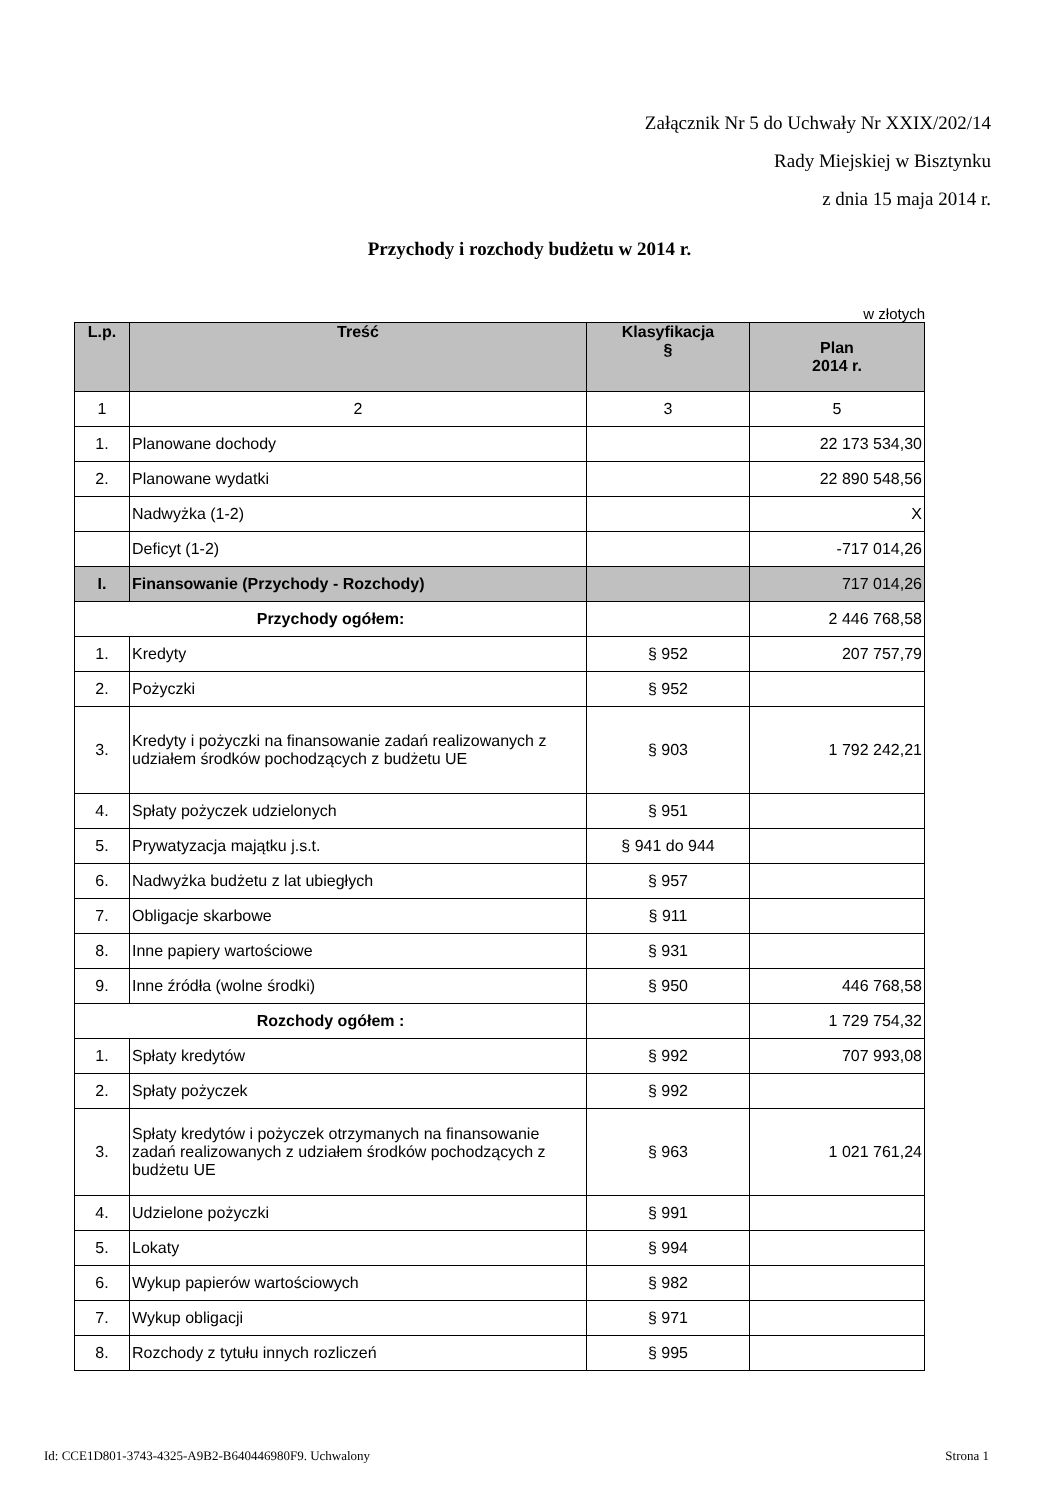Załącznik Nr 5 do Uchwały Nr XXIX/202/14
Rady Miejskiej w Bisztynku
z dnia 15 maja 2014 r.
Przychody i rozchody budżetu w 2014 r.
w złotych
| L.p. | Treść | Klasyfikacja § | Plan 2014 r. |
| --- | --- | --- | --- |
| 1 | 2 | 3 | 5 |
| 1. | Planowane dochody | | 22 173 534,30 |
| 2. | Planowane wydatki | | 22 890 548,56 |
| | Nadwyżka (1-2) | | X |
| | Deficyt (1-2) | | -717 014,26 |
| I. | Finansowanie (Przychody - Rozchody) | | 717 014,26 |
| Przychody ogółem: | | | 2 446 768,58 |
| 1. | Kredyty | § 952 | 207 757,79 |
| 2. | Pożyczki | § 952 | |
| 3. | Kredyty i pożyczki na finansowanie zadań realizowanych z udziałem środków pochodzących z budżetu UE | § 903 | 1 792 242,21 |
| 4. | Spłaty pożyczek udzielonych | § 951 | |
| 5. | Prywatyzacja majątku j.s.t. | § 941 do 944 | |
| 6. | Nadwyżka budżetu z lat ubiegłych | § 957 | |
| 7. | Obligacje skarbowe | § 911 | |
| 8. | Inne papiery wartościowe | § 931 | |
| 9. | Inne źródła (wolne środki) | § 950 | 446 768,58 |
| Rozchody ogółem : | | | 1 729 754,32 |
| 1. | Spłaty kredytów | § 992 | 707 993,08 |
| 2. | Spłaty pożyczek | § 992 | |
| 3. | Spłaty kredytów i pożyczek otrzymanych na finansowanie zadań realizowanych z udziałem środków pochodzących z budżetu UE | § 963 | 1 021 761,24 |
| 4. | Udzielone pożyczki | § 991 | |
| 5. | Lokaty | § 994 | |
| 6. | Wykup papierów wartościowych | § 982 | |
| 7. | Wykup obligacji | § 971 | |
| 8. | Rozchody z tytułu innych rozliczeń | § 995 | |
Id: CCE1D801-3743-4325-A9B2-B640446980F9. Uchwalony Strona 1